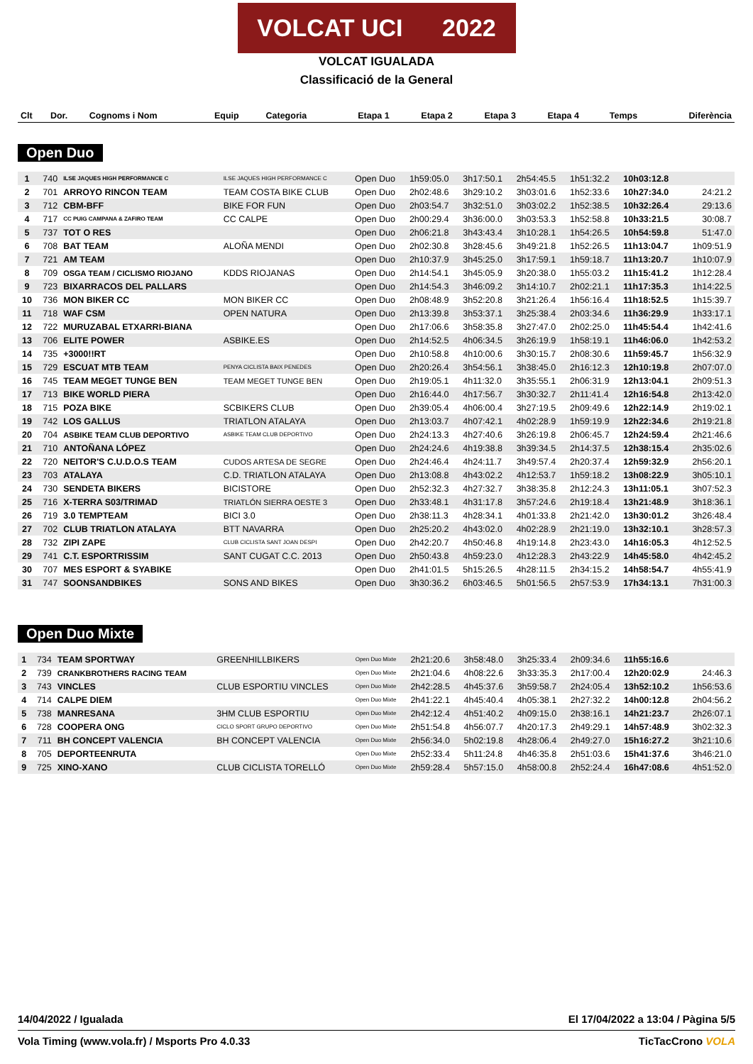VOLCAT UCI 2022
VOLCAT IGUALADA
Classificació de la General
| Clt | Dor. | Cognoms i Nom | Equip | Categoria | Etapa 1 | Etapa 2 | Etapa 3 | Etapa 4 | Temps | Diferència |
| --- | --- | --- | --- | --- | --- | --- | --- | --- | --- | --- |
Open Duo
| 1 | 740 | ILSE JAQUES HIGH PERFORMANCE C | ILSE JAQUES HIGH PERFORMANCE C | Open Duo | 1h59:05.0 | 3h17:50.1 | 2h54:45.5 | 1h51:32.2 | 10h03:12.8 | |
| 2 | 701 | ARROYO RINCON TEAM | TEAM COSTA BIKE CLUB | Open Duo | 2h02:48.6 | 3h29:10.2 | 3h03:01.6 | 1h52:33.6 | 10h27:34.0 | 24:21.2 |
| 3 | 712 | CBM-BFF | BIKE FOR FUN | Open Duo | 2h03:54.7 | 3h32:51.0 | 3h03:02.2 | 1h52:38.5 | 10h32:26.4 | 29:13.6 |
| 4 | 717 | CC PUIG CAMPANA & ZAFIRO TEAM | CC CALPE | Open Duo | 2h00:29.4 | 3h36:00.0 | 3h03:53.3 | 1h52:58.8 | 10h33:21.5 | 30:08.7 |
| 5 | 737 | TOT O RES | | Open Duo | 2h06:21.8 | 3h43:43.4 | 3h10:28.1 | 1h54:26.5 | 10h54:59.8 | 51:47.0 |
| 6 | 708 | BAT TEAM | ALOÑA MENDI | Open Duo | 2h02:30.8 | 3h28:45.6 | 3h49:21.8 | 1h52:26.5 | 11h13:04.7 | 1h09:51.9 |
| 7 | 721 | AM TEAM | | Open Duo | 2h10:37.9 | 3h45:25.0 | 3h17:59.1 | 1h59:18.7 | 11h13:20.7 | 1h10:07.9 |
| 8 | 709 | OSGA TEAM / CICLISMO RIOJANO | KDDS RIOJANAS | Open Duo | 2h14:54.1 | 3h45:05.9 | 3h20:38.0 | 1h55:03.2 | 11h15:41.2 | 1h12:28.4 |
| 9 | 723 | BIXARRACOS DEL PALLARS | | Open Duo | 2h14:54.3 | 3h46:09.2 | 3h14:10.7 | 2h02:21.1 | 11h17:35.3 | 1h14:22.5 |
| 10 | 736 | MON BIKER CC | MON BIKER CC | Open Duo | 2h08:48.9 | 3h52:20.8 | 3h21:26.4 | 1h56:16.4 | 11h18:52.5 | 1h15:39.7 |
| 11 | 718 | WAF CSM | OPEN NATURA | Open Duo | 2h13:39.8 | 3h53:37.1 | 3h25:38.4 | 2h03:34.6 | 11h36:29.9 | 1h33:17.1 |
| 12 | 722 | MURUZABAL ETXARRI-BIANA | | Open Duo | 2h17:06.6 | 3h58:35.8 | 3h27:47.0 | 2h02:25.0 | 11h45:54.4 | 1h42:41.6 |
| 13 | 706 | ELITE POWER | ASBIKE.ES | Open Duo | 2h14:52.5 | 4h06:34.5 | 3h26:19.9 | 1h58:19.1 | 11h46:06.0 | 1h42:53.2 |
| 14 | 735 | +3000!!RT | | Open Duo | 2h10:58.8 | 4h10:00.6 | 3h30:15.7 | 2h08:30.6 | 11h59:45.7 | 1h56:32.9 |
| 15 | 729 | ESCUAT MTB TEAM | PENYA CICLISTA BAIX PENEDES | Open Duo | 2h20:26.4 | 3h54:56.1 | 3h38:45.0 | 2h16:12.3 | 12h10:19.8 | 2h07:07.0 |
| 16 | 745 | TEAM MEGET TUNGE BEN | TEAM MEGET TUNGE BEN | Open Duo | 2h19:05.1 | 4h11:32.0 | 3h35:55.1 | 2h06:31.9 | 12h13:04.1 | 2h09:51.3 |
| 17 | 713 | BIKE WORLD PIERA | | Open Duo | 2h16:44.0 | 4h17:56.7 | 3h30:32.7 | 2h11:41.4 | 12h16:54.8 | 2h13:42.0 |
| 18 | 715 | POZA BIKE | SCBIKERS CLUB | Open Duo | 2h39:05.4 | 4h06:00.4 | 3h27:19.5 | 2h09:49.6 | 12h22:14.9 | 2h19:02.1 |
| 19 | 742 | LOS GALLUS | TRIATLON ATALAYA | Open Duo | 2h13:03.7 | 4h07:42.1 | 4h02:28.9 | 1h59:19.9 | 12h22:34.6 | 2h19:21.8 |
| 20 | 704 | ASBIKE TEAM CLUB DEPORTIVO | ASBIKE TEAM CLUB DEPORTIVO | Open Duo | 2h24:13.3 | 4h27:40.6 | 3h26:19.8 | 2h06:45.7 | 12h24:59.4 | 2h21:46.6 |
| 21 | 710 | ANTOÑANA LÓPEZ | | Open Duo | 2h24:24.6 | 4h19:38.8 | 3h39:34.5 | 2h14:37.5 | 12h38:15.4 | 2h35:02.6 |
| 22 | 720 | NEITOR'S C.U.D.O.S TEAM | CUDOS ARTESA DE SEGRE | Open Duo | 2h24:46.4 | 4h24:11.7 | 3h49:57.4 | 2h20:37.4 | 12h59:32.9 | 2h56:20.1 |
| 23 | 703 | ATALAYA | C.D. TRIATLON ATALAYA | Open Duo | 2h13:08.8 | 4h43:02.2 | 4h12:53.7 | 1h59:18.2 | 13h08:22.9 | 3h05:10.1 |
| 24 | 730 | SENDETA BIKERS | BICISTORE | Open Duo | 2h52:32.3 | 4h27:32.7 | 3h38:35.8 | 2h12:24.3 | 13h11:05.1 | 3h07:52.3 |
| 25 | 716 | X-TERRA S03/TRIMAD | TRIATLÓN SIERRA OESTE 3 | Open Duo | 2h33:48.1 | 4h31:17.8 | 3h57:24.6 | 2h19:18.4 | 13h21:48.9 | 3h18:36.1 |
| 26 | 719 | 3.0 TEMPTEAM | BICI 3.0 | Open Duo | 2h38:11.3 | 4h28:34.1 | 4h01:33.8 | 2h21:42.0 | 13h30:01.2 | 3h26:48.4 |
| 27 | 702 | CLUB TRIATLON ATALAYA | BTT NAVARRA | Open Duo | 2h25:20.2 | 4h43:02.0 | 4h02:28.9 | 2h21:19.0 | 13h32:10.1 | 3h28:57.3 |
| 28 | 732 | ZIPI ZAPE | CLUB CICLISTA SANT JOAN DESPI | Open Duo | 2h42:20.7 | 4h50:46.8 | 4h19:14.8 | 2h23:43.0 | 14h16:05.3 | 4h12:52.5 |
| 29 | 741 | C.T. ESPORTRISSIM | SANT CUGAT C.C. 2013 | Open Duo | 2h50:43.8 | 4h59:23.0 | 4h12:28.3 | 2h43:22.9 | 14h45:58.0 | 4h42:45.2 |
| 30 | 707 | MES ESPORT & SYABIKE | | Open Duo | 2h41:01.5 | 5h15:26.5 | 4h28:11.5 | 2h34:15.2 | 14h58:54.7 | 4h55:41.9 |
| 31 | 747 | SOONSANDBIKES | SONS AND BIKES | Open Duo | 3h30:36.2 | 6h03:46.5 | 5h01:56.5 | 2h57:53.9 | 17h34:13.1 | 7h31:00.3 |
Open Duo Mixte
| 1 | 734 | TEAM SPORTWAY | GREENHILLBIKERS | Open Duo Mixte | 2h21:20.6 | 3h58:48.0 | 3h25:33.4 | 2h09:34.6 | 11h55:16.6 | |
| 2 | 739 | CRANKBROTHERS RACING TEAM | | Open Duo Mixte | 2h21:04.6 | 4h08:22.6 | 3h33:35.3 | 2h17:00.4 | 12h20:02.9 | 24:46.3 |
| 3 | 743 | VINCLES | CLUB ESPORTIU VINCLES | Open Duo Mixte | 2h42:28.5 | 4h45:37.6 | 3h59:58.7 | 2h24:05.4 | 13h52:10.2 | 1h56:53.6 |
| 4 | 714 | CALPE DIEM | | Open Duo Mixte | 2h41:22.1 | 4h45:40.4 | 4h05:38.1 | 2h27:32.2 | 14h00:12.8 | 2h04:56.2 |
| 5 | 738 | MANRESANA | 3HM CLUB ESPORTIU | Open Duo Mixte | 2h42:12.4 | 4h51:40.2 | 4h09:15.0 | 2h38:16.1 | 14h21:23.7 | 2h26:07.1 |
| 6 | 728 | COOPERA ONG | CICLO SPORT GRUPO DEPORTIVO | Open Duo Mixte | 2h51:54.8 | 4h56:07.7 | 4h20:17.3 | 2h49:29.1 | 14h57:48.9 | 3h02:32.3 |
| 7 | 711 | BH CONCEPT VALENCIA | BH CONCEPT VALENCIA | Open Duo Mixte | 2h56:34.0 | 5h02:19.8 | 4h28:06.4 | 2h49:27.0 | 15h16:27.2 | 3h21:10.6 |
| 8 | 705 | DEPORTEENRUTA | | Open Duo Mixte | 2h52:33.4 | 5h11:24.8 | 4h46:35.8 | 2h51:03.6 | 15h41:37.6 | 3h46:21.0 |
| 9 | 725 | XINO-XANO | CLUB CICLISTA TORELLÓ | Open Duo Mixte | 2h59:28.4 | 5h57:15.0 | 4h58:00.8 | 2h52:24.4 | 16h47:08.6 | 4h51:52.0 |
14/04/2022 / Igualada El 17/04/2022 a 13:04 / Pàgina 5/5
Vola Timing (www.vola.fr) / Msports Pro 4.0.33 TicTacCrono VOLA